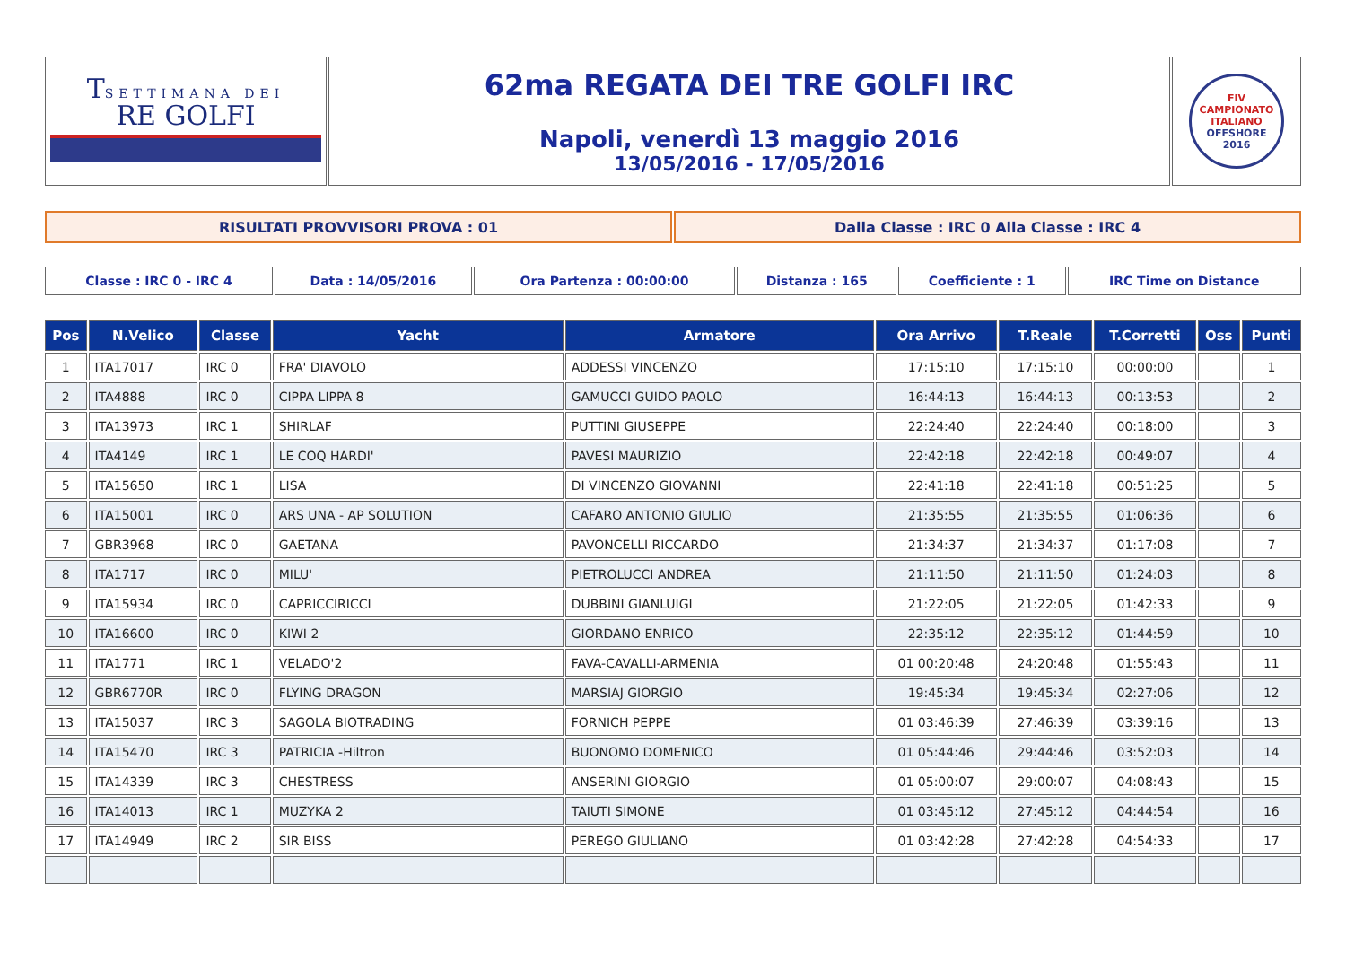| T SETTIMANA DEI RE GOLFI | 62ma REGATA DEI TRE GOLFI IRC Napoli, venerdì 13 maggio 2016 13/05/2016 - 17/05/2016 | FIV CAMPIONATO ITALIANO OFFSHORE 2016 |
| RISULTATI PROVVISORI PROVA : 01 | Dalla Classe : IRC 0 Alla Classe : IRC 4 |
| Classe : IRC 0 - IRC 4 | Data : 14/05/2016 | Ora Partenza : 00:00:00 | Distanza : 165 | Coefficiente : 1 | IRC Time on Distance |
| Pos | N.Velico | Classe | Yacht | Armatore | Ora Arrivo | T.Reale | T.Corretti | Oss | Punti |
| --- | --- | --- | --- | --- | --- | --- | --- | --- | --- |
| 1 | ITA17017 | IRC 0 | FRA' DIAVOLO | ADDESSI VINCENZO | 17:15:10 | 17:15:10 | 00:00:00 | | 1 |
| 2 | ITA4888 | IRC 0 | CIPPA LIPPA 8 | GAMUCCI GUIDO PAOLO | 16:44:13 | 16:44:13 | 00:13:53 | | 2 |
| 3 | ITA13973 | IRC 1 | SHIRLAF | PUTTINI GIUSEPPE | 22:24:40 | 22:24:40 | 00:18:00 | | 3 |
| 4 | ITA4149 | IRC 1 | LE COQ HARDI' | PAVESI MAURIZIO | 22:42:18 | 22:42:18 | 00:49:07 | | 4 |
| 5 | ITA15650 | IRC 1 | LISA | DI VINCENZO GIOVANNI | 22:41:18 | 22:41:18 | 00:51:25 | | 5 |
| 6 | ITA15001 | IRC 0 | ARS UNA - AP SOLUTION | CAFARO ANTONIO GIULIO | 21:35:55 | 21:35:55 | 01:06:36 | | 6 |
| 7 | GBR3968 | IRC 0 | GAETANA | PAVONCELLI RICCARDO | 21:34:37 | 21:34:37 | 01:17:08 | | 7 |
| 8 | ITA1717 | IRC 0 | MILU' | PIETROLUCCI ANDREA | 21:11:50 | 21:11:50 | 01:24:03 | | 8 |
| 9 | ITA15934 | IRC 0 | CAPRICCIRICCI | DUBBINI GIANLUIGI | 21:22:05 | 21:22:05 | 01:42:33 | | 9 |
| 10 | ITA16600 | IRC 0 | KIWI 2 | GIORDANO ENRICO | 22:35:12 | 22:35:12 | 01:44:59 | | 10 |
| 11 | ITA1771 | IRC 1 | VELADO'2 | FAVA-CAVALLI-ARMENIA | 01 00:20:48 | 24:20:48 | 01:55:43 | | 11 |
| 12 | GBR6770R | IRC 0 | FLYING DRAGON | MARSIAJ GIORGIO | 19:45:34 | 19:45:34 | 02:27:06 | | 12 |
| 13 | ITA15037 | IRC 3 | SAGOLA BIOTRADING | FORNICH PEPPE | 01 03:46:39 | 27:46:39 | 03:39:16 | | 13 |
| 14 | ITA15470 | IRC 3 | PATRICIA -Hiltron | BUONOMO DOMENICO | 01 05:44:46 | 29:44:46 | 03:52:03 | | 14 |
| 15 | ITA14339 | IRC 3 | CHESTRESS | ANSERINI GIORGIO | 01 05:00:07 | 29:00:07 | 04:08:43 | | 15 |
| 16 | ITA14013 | IRC 1 | MUZYKA 2 | TAIUTI SIMONE | 01 03:45:12 | 27:45:12 | 04:44:54 | | 16 |
| 17 | ITA14949 | IRC 2 | SIR BISS | PEREGO GIULIANO | 01 03:42:28 | 27:42:28 | 04:54:33 | | 17 |